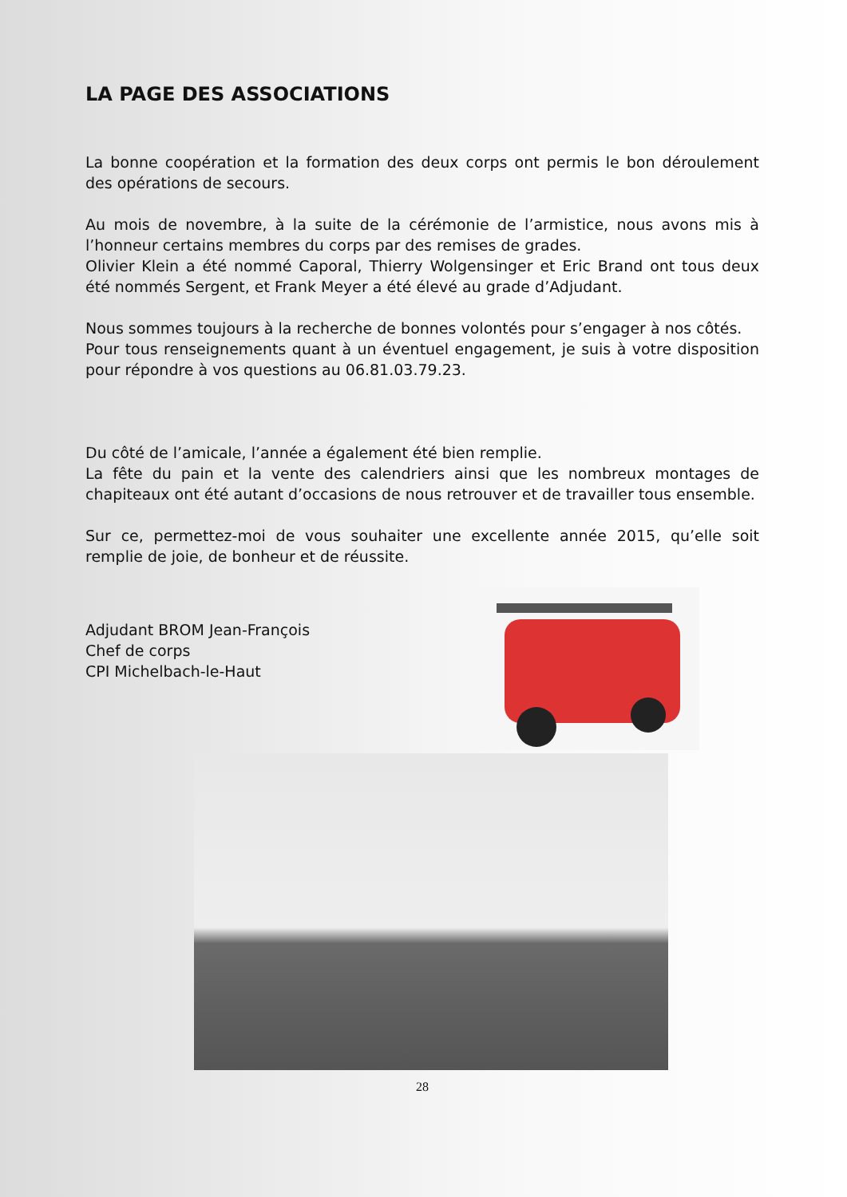LA PAGE DES ASSOCIATIONS
La bonne coopération et la formation des deux corps ont permis le bon déroulement des opérations de secours.
Au mois de novembre, à la suite de la cérémonie de l’armistice, nous avons mis à l’honneur certains membres du corps par des remises de grades.
Olivier Klein a été nommé Caporal, Thierry Wolgensinger et Eric Brand ont tous deux été nommés Sergent, et Frank Meyer a été élevé au grade d’Adjudant.
Nous sommes toujours à la recherche de bonnes volontés pour s’engager à nos côtés.
Pour tous renseignements quant à un éventuel engagement, je suis à votre disposition pour répondre à vos questions au 06.81.03.79.23.
Du côté de l’amicale, l’année a également été bien remplie.
La fête du pain et la vente des calendriers ainsi que les nombreux montages de chapiteaux ont été autant d’occasions de nous retrouver et de travailler tous ensemble.
Sur ce, permettez-moi de vous souhaiter une excellente année 2015, qu’elle soit remplie de joie, de bonheur et de réussite.
Adjudant BROM Jean-François
Chef de corps
CPI Michelbach-le-Haut
28